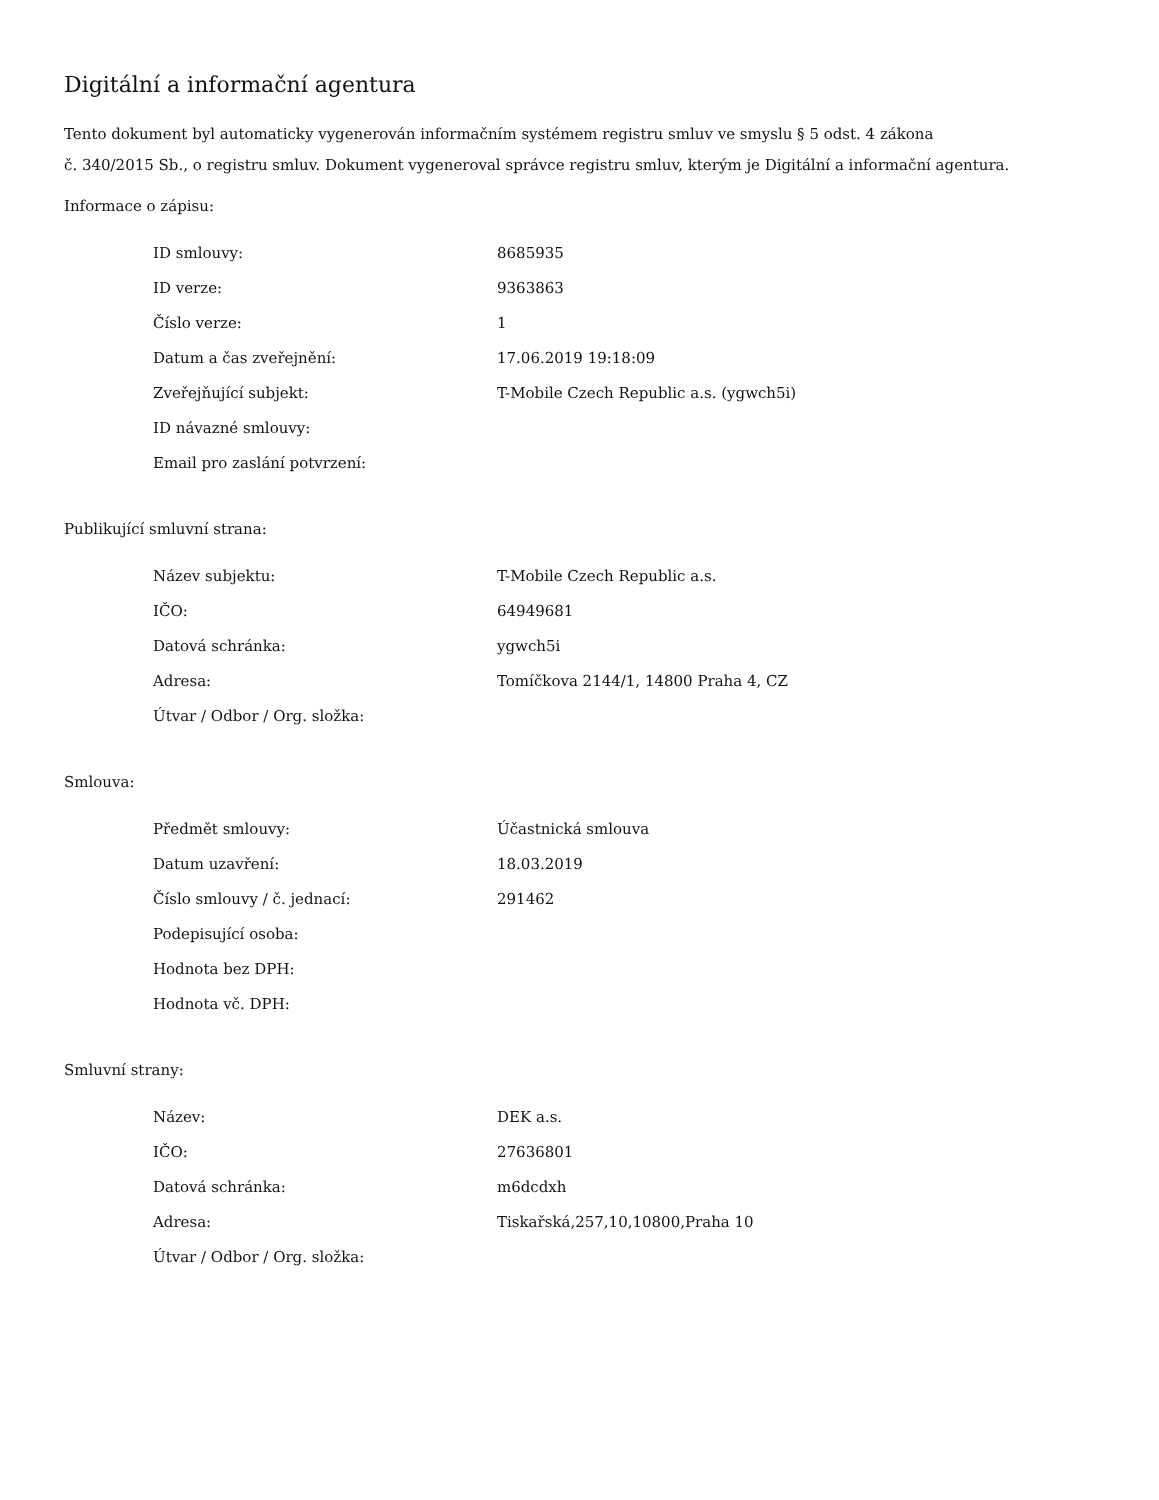Digitální a informační agentura
Tento dokument byl automaticky vygenerován informačním systémem registru smluv ve smyslu § 5 odst. 4 zákona
č. 340/2015 Sb., o registru smluv. Dokument vygeneroval správce registru smluv, kterým je Digitální a informační agentura.
Informace o zápisu:
| ID smlouvy: | 8685935 |
| ID verze: | 9363863 |
| Číslo verze: | 1 |
| Datum a čas zveřejnění: | 17.06.2019 19:18:09 |
| Zveřejňující subjekt: | T-Mobile Czech Republic a.s. (ygwch5i) |
| ID návazné smlouvy: | |
| Email pro zaslání potvrzení: | |
Publikující smluvní strana:
| Název subjektu: | T-Mobile Czech Republic a.s. |
| IČO: | 64949681 |
| Datová schránka: | ygwch5i |
| Adresa: | Tomíčkova 2144/1, 14800 Praha 4, CZ |
| Útvar / Odbor / Org. složka: | |
Smlouva:
| Předmět smlouvy: | Účastnická smlouva |
| Datum uzavření: | 18.03.2019 |
| Číslo smlouvy / č. jednací: | 291462 |
| Podepisující osoba: | |
| Hodnota bez DPH: | |
| Hodnota vč. DPH: | |
Smluvní strany:
| Název: | DEK a.s. |
| IČO: | 27636801 |
| Datová schránka: | m6dcdxh |
| Adresa: | Tiskařská,257,10,10800,Praha 10 |
| Útvar / Odbor / Org. složka: | |